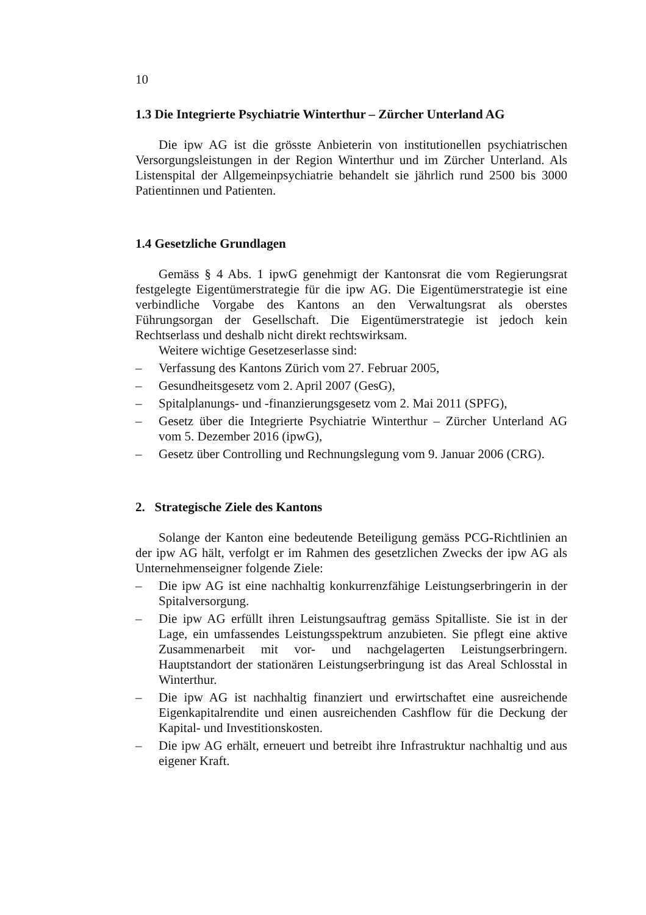10
1.3 Die Integrierte Psychiatrie Winterthur – Zürcher Unterland AG
Die ipw AG ist die grösste Anbieterin von institutionellen psychiatrischen Versorgungsleistungen in der Region Winterthur und im Zürcher Unterland. Als Listenspital der Allgemeinpsychiatrie behandelt sie jährlich rund 2500 bis 3000 Patientinnen und Patienten.
1.4 Gesetzliche Grundlagen
Gemäss § 4 Abs. 1 ipwG genehmigt der Kantonsrat die vom Regierungsrat festgelegte Eigentümerstrategie für die ipw AG. Die Eigentümerstrategie ist eine verbindliche Vorgabe des Kantons an den Verwaltungsrat als oberstes Führungsorgan der Gesellschaft. Die Eigentümerstrategie ist jedoch kein Rechtserlass und deshalb nicht direkt rechtswirksam.
Weitere wichtige Gesetzeserlasse sind:
– Verfassung des Kantons Zürich vom 27. Februar 2005,
– Gesundheitsgesetz vom 2. April 2007 (GesG),
– Spitalplanungs- und -finanzierungsgesetz vom 2. Mai 2011 (SPFG),
– Gesetz über die Integrierte Psychiatrie Winterthur – Zürcher Unterland AG vom 5. Dezember 2016 (ipwG),
– Gesetz über Controlling und Rechnungslegung vom 9. Januar 2006 (CRG).
2. Strategische Ziele des Kantons
Solange der Kanton eine bedeutende Beteiligung gemäss PCG-Richtlinien an der ipw AG hält, verfolgt er im Rahmen des gesetzlichen Zwecks der ipw AG als Unternehmenseigner folgende Ziele:
– Die ipw AG ist eine nachhaltig konkurrenzfähige Leistungserbringerin in der Spitalversorgung.
– Die ipw AG erfüllt ihren Leistungsauftrag gemäss Spitalliste. Sie ist in der Lage, ein umfassendes Leistungsspektrum anzubieten. Sie pflegt eine aktive Zusammenarbeit mit vor- und nachgelagerten Leistungserbringern. Hauptstandort der stationären Leistungserbringung ist das Areal Schlosstal in Winterthur.
– Die ipw AG ist nachhaltig finanziert und erwirtschaftet eine ausreichende Eigenkapitalrendite und einen ausreichenden Cashflow für die Deckung der Kapital- und Investitionskosten.
– Die ipw AG erhält, erneuert und betreibt ihre Infrastruktur nachhaltig und aus eigener Kraft.